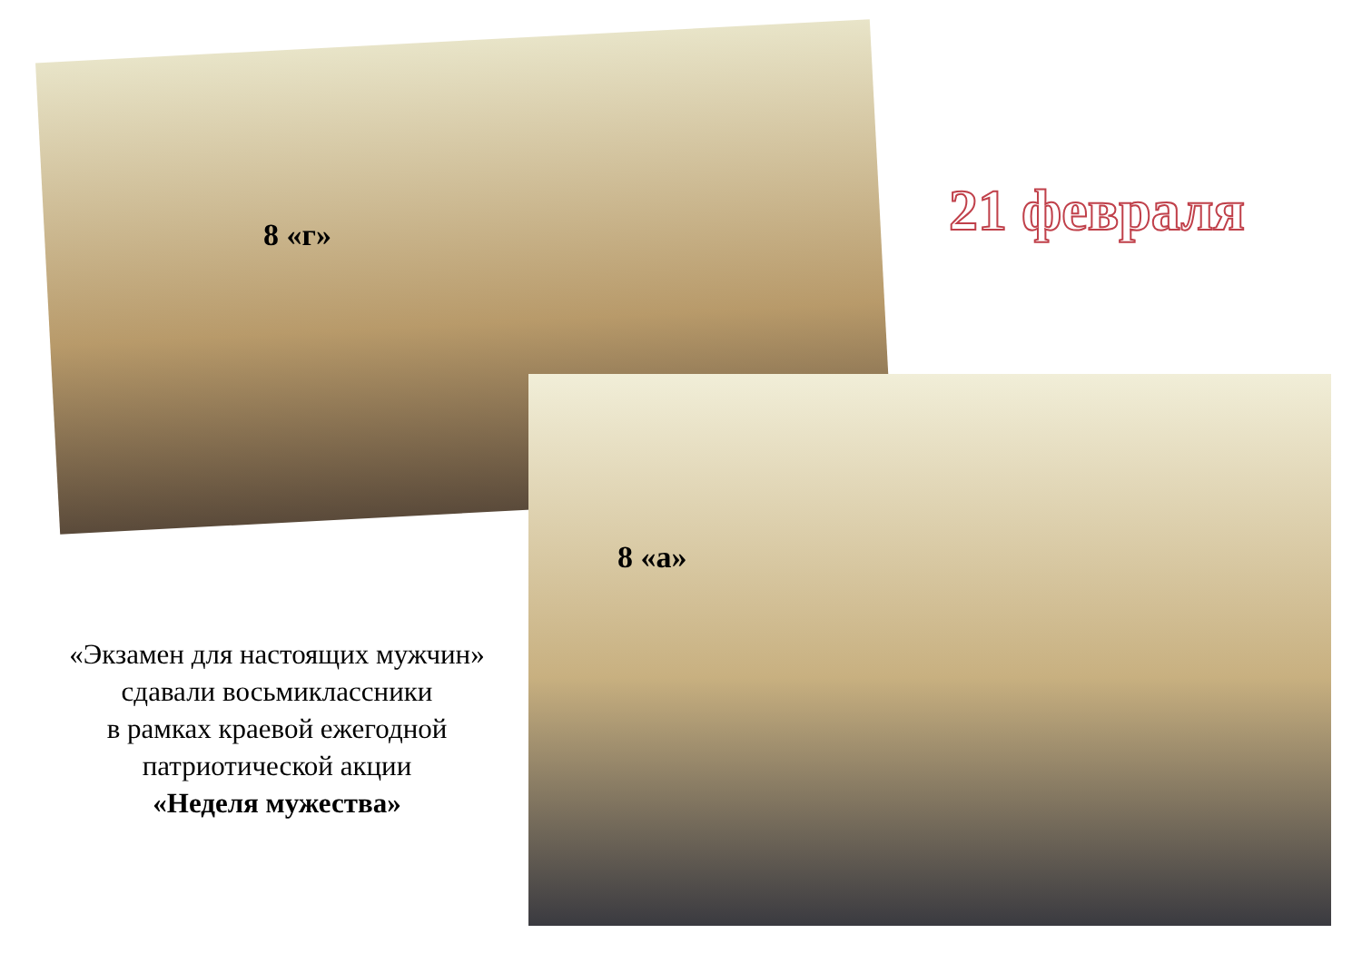8 «г» 21 февраля
8 «а»
«Экзамен для настоящих мужчин»
сдавали восьмиклассники
в рамках краевой ежегодной
патриотической акции
«Неделя мужества»